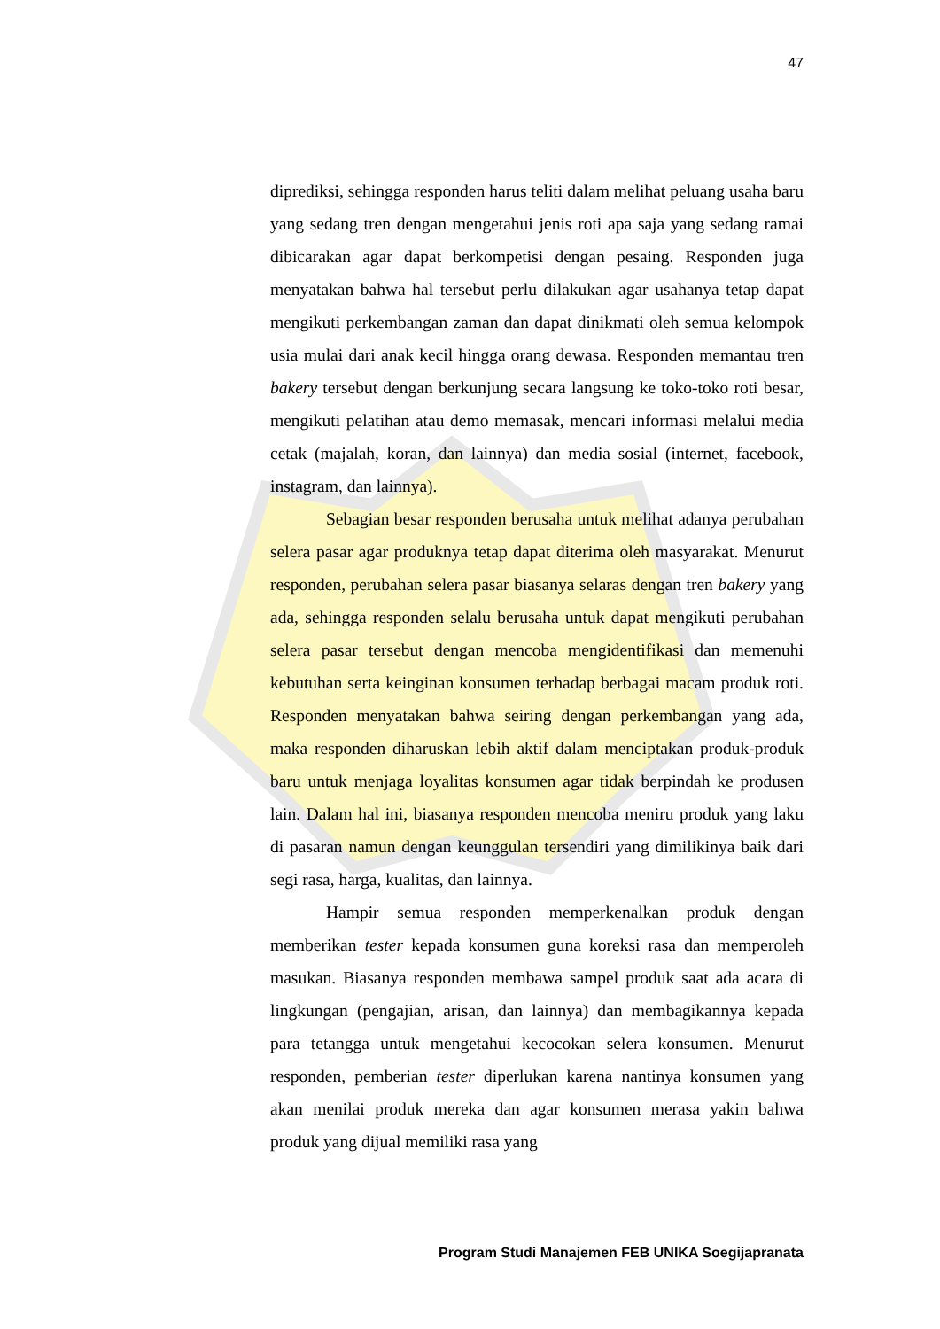47
diprediksi, sehingga responden harus teliti dalam melihat peluang usaha baru yang sedang tren dengan mengetahui jenis roti apa saja yang sedang ramai dibicarakan agar dapat berkompetisi dengan pesaing. Responden juga menyatakan bahwa hal tersebut perlu dilakukan agar usahanya tetap dapat mengikuti perkembangan zaman dan dapat dinikmati oleh semua kelompok usia mulai dari anak kecil hingga orang dewasa. Responden memantau tren bakery tersebut dengan berkunjung secara langsung ke toko-toko roti besar, mengikuti pelatihan atau demo memasak, mencari informasi melalui media cetak (majalah, koran, dan lainnya) dan media sosial (internet, facebook, instagram, dan lainnya).
Sebagian besar responden berusaha untuk melihat adanya perubahan selera pasar agar produknya tetap dapat diterima oleh masyarakat. Menurut responden, perubahan selera pasar biasanya selaras dengan tren bakery yang ada, sehingga responden selalu berusaha untuk dapat mengikuti perubahan selera pasar tersebut dengan mencoba mengidentifikasi dan memenuhi kebutuhan serta keinginan konsumen terhadap berbagai macam produk roti. Responden menyatakan bahwa seiring dengan perkembangan yang ada, maka responden diharuskan lebih aktif dalam menciptakan produk-produk baru untuk menjaga loyalitas konsumen agar tidak berpindah ke produsen lain. Dalam hal ini, biasanya responden mencoba meniru produk yang laku di pasaran namun dengan keunggulan tersendiri yang dimilikinya baik dari segi rasa, harga, kualitas, dan lainnya.
Hampir semua responden memperkenalkan produk dengan memberikan tester kepada konsumen guna koreksi rasa dan memperoleh masukan. Biasanya responden membawa sampel produk saat ada acara di lingkungan (pengajian, arisan, dan lainnya) dan membagikannya kepada para tetangga untuk mengetahui kecocokan selera konsumen. Menurut responden, pemberian tester diperlukan karena nantinya konsumen yang akan menilai produk mereka dan agar konsumen merasa yakin bahwa produk yang dijual memiliki rasa yang
Program Studi Manajemen FEB UNIKA Soegijapranata